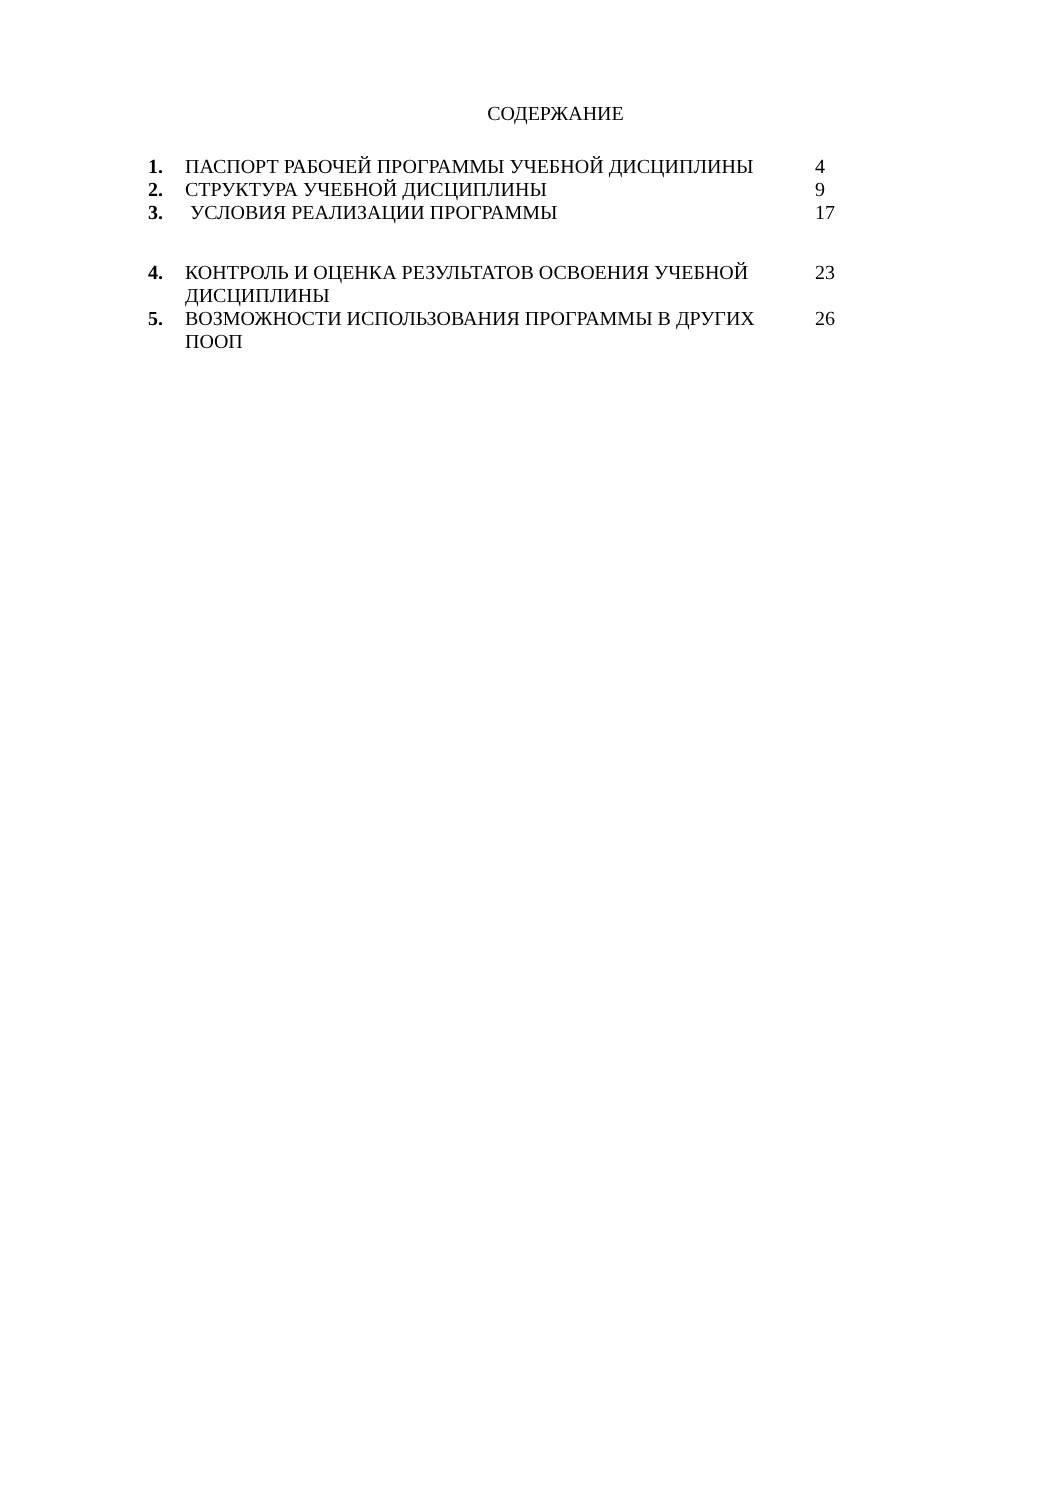СОДЕРЖАНИЕ
| 1. | ПАСПОРТ РАБОЧЕЙ ПРОГРАММЫ УЧЕБНОЙ ДИСЦИПЛИНЫ | 4 |
| 2. | СТРУКТУРА УЧЕБНОЙ ДИСЦИПЛИНЫ | 9 |
| 3. | УСЛОВИЯ РЕАЛИЗАЦИИ ПРОГРАММЫ | 17 |
| 4. | КОНТРОЛЬ И ОЦЕНКА РЕЗУЛЬТАТОВ ОСВОЕНИЯ УЧЕБНОЙ ДИСЦИПЛИНЫ | 23 |
| 5. | ВОЗМОЖНОСТИ ИСПОЛЬЗОВАНИЯ ПРОГРАММЫ В ДРУГИХ ПООП | 26 |